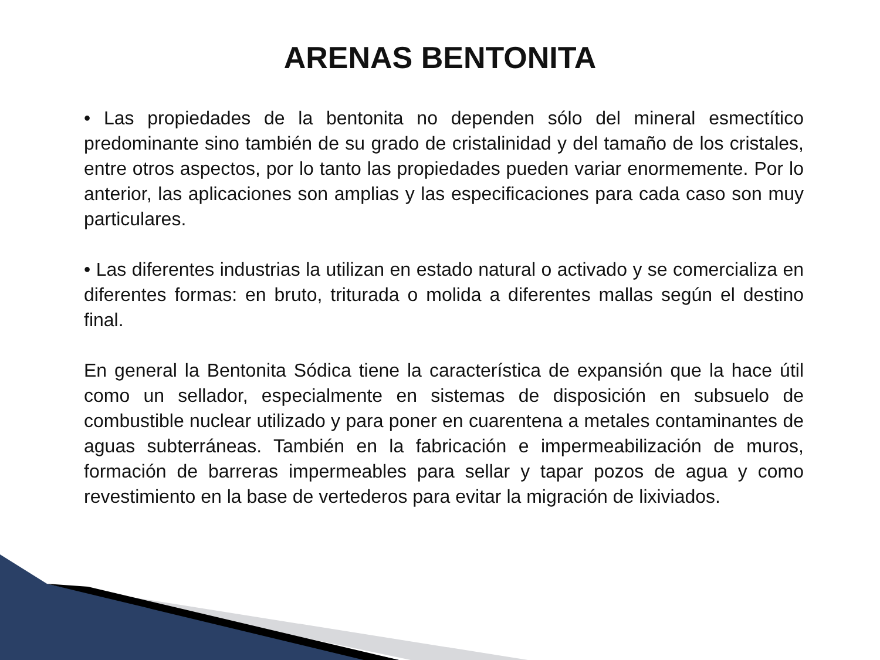ARENAS BENTONITA
• Las propiedades de la bentonita no dependen sólo del mineral esmectítico predominante sino también de su grado de cristalinidad y del tamaño de los cristales, entre otros aspectos, por lo tanto las propiedades pueden variar enormemente. Por lo anterior, las aplicaciones son amplias y las especificaciones para cada caso son muy particulares.
• Las diferentes industrias la utilizan en estado natural o activado y se comercializa en diferentes formas: en bruto, triturada o molida a diferentes mallas según el destino final.
En general la Bentonita Sódica tiene la característica de expansión que la hace útil como un sellador, especialmente en sistemas de disposición en subsuelo de combustible nuclear utilizado y para poner en cuarentena a metales contaminantes de aguas subterráneas. También en la fabricación e impermeabilización de muros, formación de barreras impermeables para sellar y tapar pozos de agua y como revestimiento en la base de vertederos para evitar la migración de lixiviados.